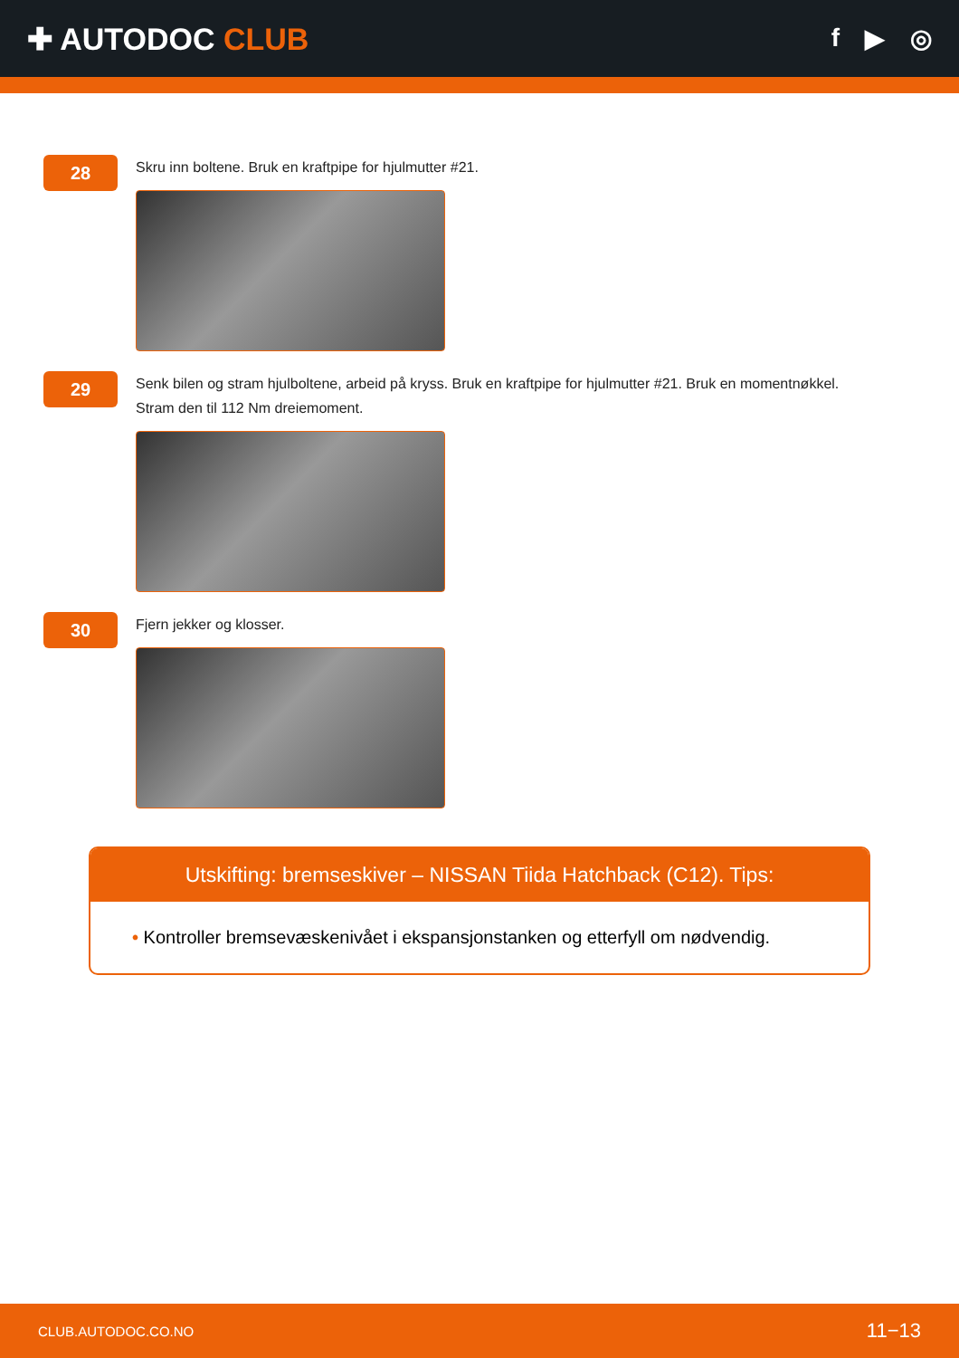✚ AUTODOC CLUB
f ▶ ◎
28
Skru inn boltene. Bruk en kraftpipe for hjulmutter #21.
29
Senk bilen og stram hjulboltene, arbeid på kryss. Bruk en kraftpipe for hjulmutter #21. Bruk en momentnøkkel.
Stram den til 112 Nm dreiemoment.
30
Fjern jekker og klosser.
Utskifting: bremseskiver – NISSAN Tiida Hatchback (C12). Tips:
• Kontroller bremsevæskenivået i ekspansjonstanken og etterfyll om nødvendig.
CLUB.AUTODOC.CO.NO 11−13